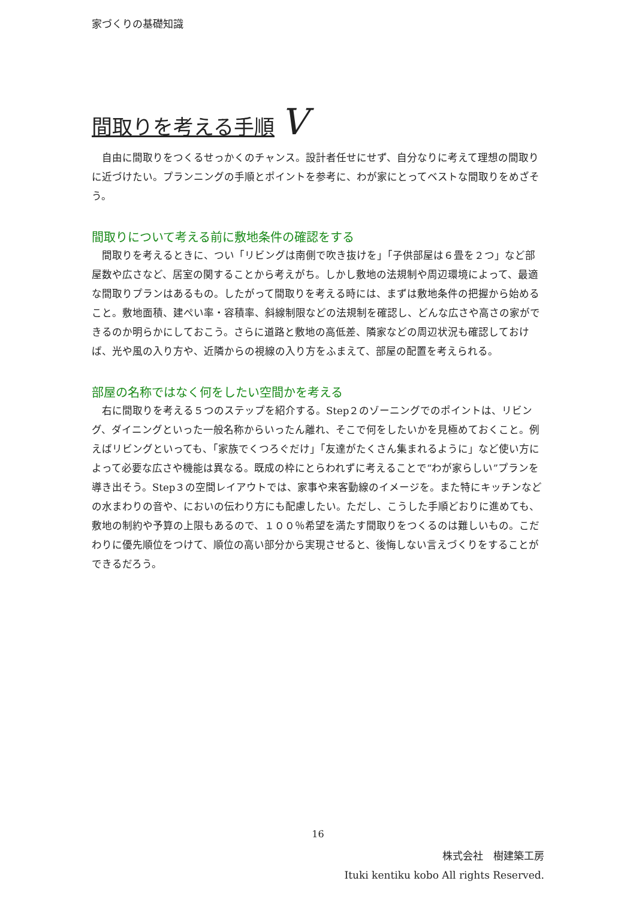家づくりの基礎知識
間取りを考える手順 V
　自由に間取りをつくるせっかくのチャンス。設計者任せにせず、自分なりに考えて理想の間取りに近づけたい。プランニングの手順とポイントを参考に、わが家にとってベストな間取りをめざそう。
間取りについて考える前に敷地条件の確認をする
　間取りを考えるときに、つい「リビングは南側で吹き抜けを」「子供部屋は６畳を２つ」など部屋数や広さなど、居室の関することから考えがち。しかし敷地の法規制や周辺環境によって、最適な間取りプランはあるもの。したがって間取りを考える時には、まずは敷地条件の把握から始めること。敷地面積、建ぺい率・容積率、斜線制限などの法規制を確認し、どんな広さや高さの家ができるのか明らかにしておこう。さらに道路と敷地の高低差、隣家などの周辺状況も確認しておけば、光や風の入り方や、近隣からの視線の入り方をふまえて、部屋の配置を考えられる。
部屋の名称ではなく何をしたい空間かを考える
　右に間取りを考える５つのステップを紹介する。Step２のゾーニングでのポイントは、リビング、ダイニングといった一般名称からいったん離れ、そこで何をしたいかを見極めておくこと。例えばリビングといっても、「家族でくつろぐだけ」「友達がたくさん集まれるように」など使い方によって必要な広さや機能は異なる。既成の枠にとらわれずに考えることで“わが家らしい”プランを導き出そう。Step３の空間レイアウトでは、家事や来客動線のイメージを。また特にキッチンなどの水まわりの音や、においの伝わり方にも配慮したい。ただし、こうした手順どおりに進めても、敷地の制約や予算の上限もあるので、１００％希望を満たす間取りをつくるのは難しいもの。こだわりに優先順位をつけて、順位の高い部分から実現させると、後悔しない言えづくりをすることができるだろう。
16
株式会社　樹建築工房
Ituki kentiku kobo All rights Reserved.